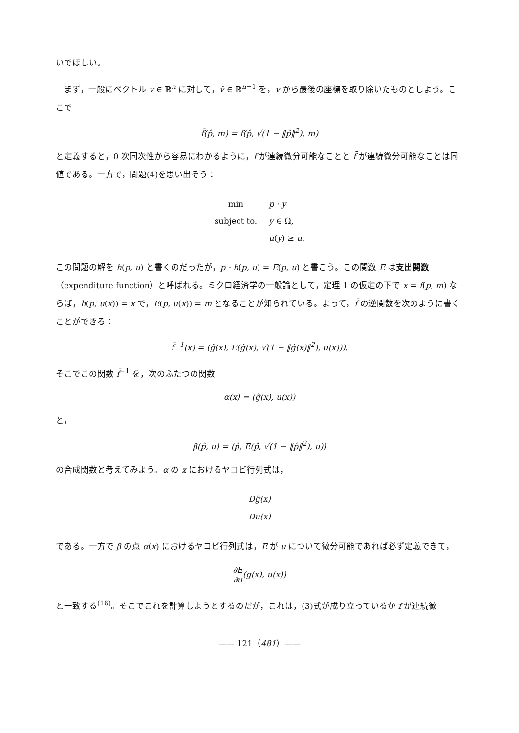いでほしい。
　まず，一般にベクトル v ∈ ℝ<sup>n</sup> に対して，v̂ ∈ ℝ<sup>n−1</sup> を，v から最後の座標を取り除いたものとしよう。ここで
f̄(p̂, m) = f(p̂, √(1 − ‖p̂‖<sup>2</sup>), m)
と定義すると，0 次同次性から容易にわかるように，f が連続微分可能なことと f̄ が連続微分可能なことは同値である。一方で，問題(4)を思い出そう：
| min | p · y |
| subject to. | y ∈ Ω, |
| | u ( y ) ≥ u . |
この問題の解を h(p, u) と書くのだったが，p · h(p, u) = E(p, u) と書こう。この関数 E は支出関数（expenditure function）と呼ばれる。ミクロ経済学の一般論として，定理 1 の仮定の下で x = f(p, m) ならば，h(p, u(x)) = x で，E(p, u(x)) = m となることが知られている。よって，f̄ の逆関数を次のように書くことができる：
f̄<sup>−1</sup>(x) = (ĝ(x), E(ĝ(x), √(1 − ‖ĝ(x)‖<sup>2</sup>), u(x))).
そこでこの関数 f̄<sup>−1</sup> を，次のふたつの関数
α(x) = (ĝ(x), u(x))
と，
β(p̂, u) = (p̂, E(p̂, √(1 − ‖p̂‖<sup>2</sup>), u))
の合成関数と考えてみよう。α の x におけるヤコビ行列式は，
Dĝ(x)
Du(x)
である。一方で β の点 α(x) におけるヤコビ行列式は，E が u について微分可能であれば必ず定義できて，
∂E ∂u(g(x), u(x))
と一致する<sup>(16)</sup>。そこでこれを計算しようとするのだが，これは，(3)式が成り立っているか f が連続微
—— 121（481）——